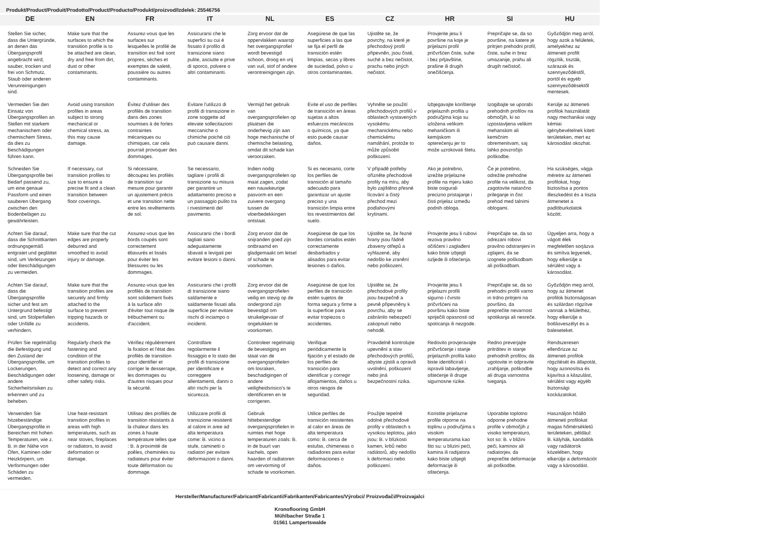Produkt/Product/Produit/Prodotto/Product/Producto/Produkt/proizvod/Izdelek: 25546756
| DE | EN | FR | IT | NL | ES | CZ | HR | SI | HU |
| --- | --- | --- | --- | --- | --- | --- | --- | --- | --- |
| Stellen Sie sicher, dass die Untergründe, an denen das Übergangsprofil angebracht wird, sauber, trocken und frei von Schmutz, Staub oder anderen Verunreinigungen sind. | Make sure that the surfaces to which the transition profile is to be attached are clean, dry and free from dirt, dust or other contaminants. | Assurez-vous que les surfaces sur lesquelles le profilé de transition est fixé sont propres, sèches et exemptes de saleté, poussière ou autres contaminants. | Assicurarsi che le superfici su cui è fissato il profilo di transizione siano pulite, asciutte e prive di sporco, polvere o altri contaminanti. | Zorg ervoor dat de oppervlakken waarop het overgangsprofiel wordt bevestigd schoon, droog en vrij van vuil, stof of andere verontreinigingen zijn. | Asegúrese de que las superficies a las que se fija el perfil de transición estén limpias, secas y libres de suciedad, polvo u otros contaminantes. | Ujistěte se, že povrchy, na které je přechodový profil připevněn, jsou čisté, suché a bez nečistot, prachu nebo jiných nečistot. | Provjerite jesu li površine na koje je prijelazni profil pričvršćen čiste, suhe i bez prljavštine, prašine ili drugih onečišćenja. | Prepričajte se, da so površine, na katere je pritrjen prehodni profil, čiste, suhe in brez umazanije, prahu ali drugih nečistoč. | Győződjön meg arról, hogy azok a felületek, amelyekhez az átmeneti profilt rögzítik, tiszták, szárazak és szennyeződéstől, portól és egyéb szennyeződésektől mentesek. |
| Vermeiden Sie den Einsatz von Übergangsprofilen an Stellen mit starkem mechanischem oder chemischem Stress, da dies zu Beschädigungen führen kann. | Avoid using transition profiles in areas subject to strong mechanical or chemical stress, as this may cause damage. | Évitez d'utiliser des profilés de transition dans des zones soumises à de fortes contraintes mécaniques ou chimiques, car cela pourrait provoquer des dommages. | Evitare l'utilizzo di profili di transizione in zone soggette ad elevate sollecitazioni meccaniche o chimiche poiché ciò può causare danni. | Vermijd het gebruik van overgangsprofielen op plaatsen die onderhevig zijn aan hoge mechanische of chemische belasting, omdat dit schade kan veroorzaken. | Evite el uso de perfiles de transición en áreas sujetas a altos esfuerzos mecánicos o químicos, ya que esto puede causar daños. | Vyhněte se použití přechodových profilů v oblastech vystavených vysokému mechanickému nebo chemickému namáhání, protože to může způsobit poškození. | Izbjegavajte korištenje prijelaznih profila u područjima koja su izložena velikom mehaničkom ili kemijskom opterećenju jer to može uzrokovati štetu. | Izogibajte se uporabi prehodnih profilov na območjih, ki so izpostavljena velikim mehanskim ali kemičnim obremenitvam, saj lahko povzročijo poškodbe. | Kerülje az átmeneti profilok használatát nagy mechanikai vagy kémiai igénybevételnek kitett területeken, mert ez károsodást okozhat. |
| Schneiden Sie Übergangsprofile bei Bedarf passend zu, um eine genaue Passform und einen sauberen Übergang zwischen den Bodenbelägen zu gewährleisten. | If necessary, cut transition profiles to size to ensure a precise fit and a clean transition between floor coverings. | Si nécessaire, découpez les profilés de transition sur mesure pour garantir un ajustement précis et une transition nette entre les revêtements de sol. | Se necessario, tagliare i profili di transizione su misura per garantire un adattamento preciso e un passaggio pulito tra i rivestimenti del pavimento. | Indien nodig overgangsprofielen op maat zagen, zodat een nauwkeurige pasvorm en een zuivere overgang tussen de vloerbedekkingen ontstaat. | Si es necesario, corte los perfiles de transición al tamaño adecuado para garantizar un ajuste preciso y una transición limpia entre los revestimientos del suelo. | V případě potřeby ořízněte přechodové profily na míru, aby bylo zajištěno přesné lícování a čistý přechod mezi podlahovými krytinami. | Ako je potrebno, izrežite prijelazne profile na mjeru kako biste osigurali precizno pristajanje i čisti prijelaz između podnih obloga. | Če je potrebno, odrežite prehodne profile na velikost, da zagotovite natančno prileganje in čist prehod med talnimi oblogami. | Ha szükséges, vágja méretre az átmeneti profilokat, hogy biztosítsa a pontos illeszkedést és a tiszta átmenetet a padlóburkolatok között. |
| Achten Sie darauf, dass die Schnittkanten ordnungsgemäß entgratet und geglättet sind, um Verletzungen oder Beschädigungen zu vermeiden. | Make sure that the cut edges are properly deburred and smoothed to avoid injury or damage. | Assurez-vous que les bords coupés sont correctement ébavurés et lissés pour éviter les blessures ou les dommages. | Assicurarsi che i bordi tagliati siano adeguatamente sbavati e levigati per evitare lesioni o danni. | Zorg ervoor dat de snijranden goed zijn ontbraamd en gladgemaakt om letsel of schade te voorkomen. | Asegúrese de que los bordes cortados estén correctamente desbarbados y alisados para evitar lesiones o daños. | Ujistěte se, že řezné hrany jsou řádně zbaveny otřepů a vyhlazené, aby nedošlo ke zranění nebo poškození. | Provjerite jesu li rubovi rezova pravilno očišćeni i zaglađeni kako biste izbjegli ozljede ili oštećenja. | Prepričajte se, da so odrezani robovi pravilno odstranjeni in zglajeni, da se izognete poškodbam ali poškodbam. | Ügyeljen arra, hogy a vágott élek megfelelően sorjázva és simítva legyenek, hogy elkerülje a sérülést vagy a károsodást. |
| Achten Sie darauf, dass die Übergangsprofile sicher und fest am Untergrund befestigt sind, um Stolperfallen oder Unfälle zu verhindern. | Make sure that the transition profiles are securely and firmly attached to the surface to prevent tripping hazards or accidents. | Assurez-vous que les profilés de transition sont solidement fixés à la surface afin d'éviter tout risque de trébuchement ou d'accident. | Assicurarsi che i profili di transizione siano saldamente e saldamente fissati alla superficie per evitare rischi di inciampo o incidenti. | Zorg ervoor dat de overgangsprofielen veilig en stevig op de ondergrond zijn bevestigd om struikelgevaar of ongelukken te voorkomen. | Asegúrese de que los perfiles de transición estén sujetos de forma segura y firme a la superficie para evitar tropiezos o accidentes. | Ujistěte se, že přechodové profily jsou bezpečně a pevně připevněny k povrchu, aby se zabránilo nebezpečí zakopnutí nebo nehodě. | Provjerite jesu li prijelazni profili sigurno i čvrsto pričvršćeni na površinu kako biste spriječili opasnosti od spoticanja ili nezgode. | Prepričajte se, da so prehodni profili varno in trdno pritrjeni na površino, da preprečite nevarnost spotikanja ali nesreče. | Győződjön meg arról, hogy az átmenet profilok biztonságosan és szilárdan rögzítve vannak a felülethez, hogy elkerülje a botlásveszélyt és a baleseteket. |
| Prüfen Sie regelmäßig die Befestigung und den Zustand der Übergangsprofile, um Lockerungen, Beschädigungen oder andere Sicherheitsrisiken zu erkennen und zu beheben. | Regularly check the fastening and condition of the transition profiles to detect and correct any loosening, damage or other safety risks. | Vérifiez régulièrement la fixation et l'état des profilés de transition pour identifier et corriger le desserrage, les dommages ou d'autres risques pour la sécurité. | Controllare regolarmente il fissaggio e lo stato dei profili di transizione per identificare e correggere allentamenti, danni o altri rischi per la sicurezza. | Controleer regelmatig de bevestiging en staat van de overgangsprofielen om losraken, beschadigingen of andere veiligheidsrisico's te identificeren en te corrigeren. | Verifique periódicamente la fijación y el estado de los perfiles de transición para identificar y corregir aflojamientos, daños u otros riesgos de seguridad. | Pravidelně kontrolujte upevnění a stav přechodových profilů, abyste zjistili a opravili uvolnění, poškození nebo jiná bezpečnostní rizika. | Redovito provjeravajte pričvršćenje i stanje prijelaznih profila kako biste identificirali i ispravili labavljenje, oštećenje ili druge sigurnosne rizike. | Redno preverjajte pritrditev in stanje prehodnih profilov, da ugotovite in odpravite zrahljanje, poškodbe ali druga varnostna tveganja. | Rendszeresen ellenőrizze az átmeneti profilok rögzítését és állapotát, hogy azonosítsa és kijavítsa a kilazulást, sérülést vagy egyéb biztonsági kockázatokat. |
| Verwenden Sie hitzebeständige Übergangsprofile in Bereichen mit hohen Temperaturen, wie z. B. in der Nähe von Öfen, Kaminen oder Heizkörpern, um Verformungen oder Schäden zu vermeiden. | Use heat-resistant transition profiles in areas with high temperatures, such as near stoves, fireplaces or radiators, to avoid deformation or damage. | Utilisez des profilés de transition résistants à la chaleur dans les zones à haute température telles que : B. à proximité de poêles, cheminées ou radiateurs pour éviter toute déformation ou dommage. | Utilizzare profili di transizione resistenti al calore in aree ad alta temperatura come: B. vicino a stufe, caminetti o radiatori per evitare deformazioni o danni. | Gebruik hittebestendige overgangsprofielen in ruimtes met hoge temperaturen zoals: B. in de buurt van kachels, open haarden of radiatoren om vervorming of schade te voorkomen. | Utilice perfiles de transición resistentes al calor en áreas de alta temperatura como: B. cerca de estufas, chimeneas o radiadores para evitar deformaciones o daños. | Použijte tepelně odolné přechodové profily v oblastech s vysokou teplotou, jako jsou: B. v blízkosti kamen, krbů nebo radiátorů, aby nedošlo k deformaci nebo poškození. | Koristite prijelazne profile otporne na toplinu u područjima s visokim temperaturama kao što su: u blizini peći, kamina ili radijatora kako biste izbjegli deformacije ili oštećenja. | Uporabite toplotno odporne prehodne profile v območjih z visoko temperaturo, kot so: B. v bližini peči, kaminov ali radiatorjev, da preprečite deformacije ali poškodbe. | Használjon hőálló átmeneti profilokat magas hőmérsékletű területeken, például: B. kályhák, kandallók vagy radiátorok közelében, hogy elkerülje a deformációt vagy a károsodást. |
Hersteller/Manufacturer/Fabricant/Fabricanti/Fabrikanten/Fabricantes/Výrobci/ Proizvođači/Proizvajalci
Kronoflooring GmbH
Mühlbacher Straße 1
01561 Lampertswalde